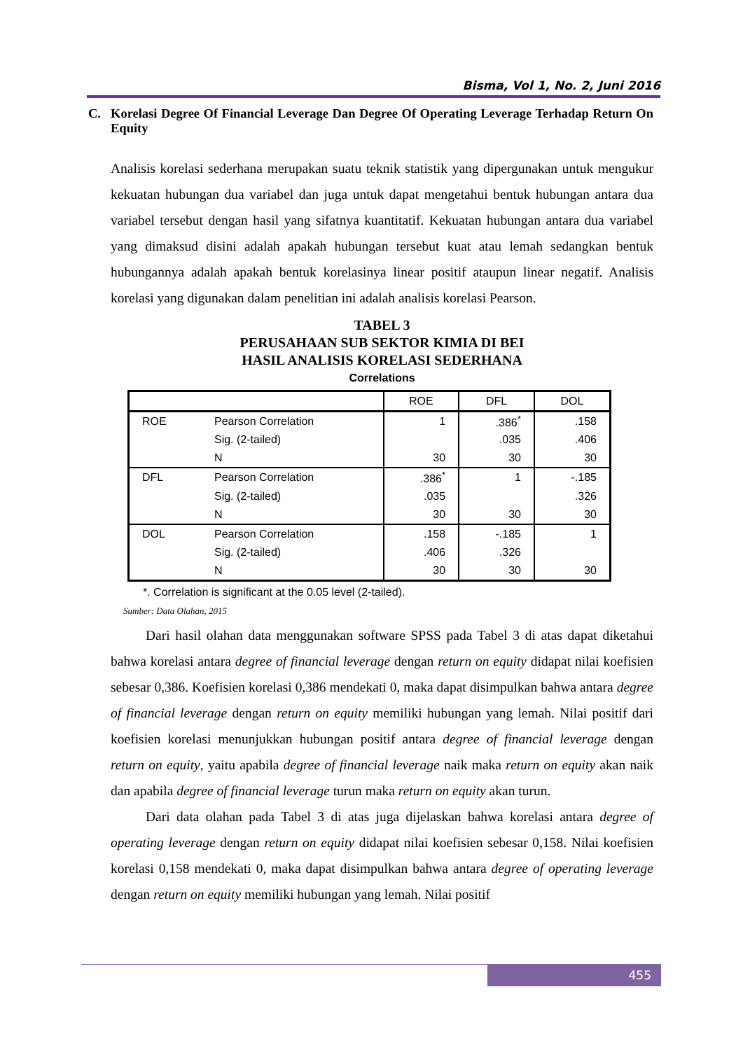Bisma, Vol 1, No. 2, Juni 2016
C. Korelasi Degree Of Financial Leverage Dan Degree Of Operating Leverage Terhadap Return On Equity
Analisis korelasi sederhana merupakan suatu teknik statistik yang dipergunakan untuk mengukur kekuatan hubungan dua variabel dan juga untuk dapat mengetahui bentuk hubungan antara dua variabel tersebut dengan hasil yang sifatnya kuantitatif. Kekuatan hubungan antara dua variabel yang dimaksud disini adalah apakah hubungan tersebut kuat atau lemah sedangkan bentuk hubungannya adalah apakah bentuk korelasinya linear positif ataupun linear negatif. Analisis korelasi yang digunakan dalam penelitian ini adalah analisis korelasi Pearson.
TABEL 3
PERUSAHAAN SUB SEKTOR KIMIA DI BEI
HASIL ANALISIS KORELASI SEDERHANA
Correlations
| | | ROE | DFL | DOL |
| --- | --- | --- | --- | --- |
| ROE | Pearson Correlation | 1 | .386<sup>*</sup> | .158 |
| | Sig. (2-tailed) | | .035 | .406 |
| | N | 30 | 30 | 30 |
| DFL | Pearson Correlation | .386<sup>*</sup> | 1 | -.185 |
| | Sig. (2-tailed) | .035 | | .326 |
| | N | 30 | 30 | 30 |
| DOL | Pearson Correlation | .158 | -.185 | 1 |
| | Sig. (2-tailed) | .406 | .326 | |
| | N | 30 | 30 | 30 |
*. Correlation is significant at the 0.05 level (2-tailed).
Sumber: Data Olahan, 2015
Dari hasil olahan data menggunakan software SPSS pada Tabel 3 di atas dapat diketahui bahwa korelasi antara degree of financial leverage dengan return on equity didapat nilai koefisien sebesar 0,386. Koefisien korelasi 0,386 mendekati 0, maka dapat disimpulkan bahwa antara degree of financial leverage dengan return on equity memiliki hubungan yang lemah. Nilai positif dari koefisien korelasi menunjukkan hubungan positif antara degree of financial leverage dengan return on equity, yaitu apabila degree of financial leverage naik maka return on equity akan naik dan apabila degree of financial leverage turun maka return on equity akan turun.
Dari data olahan pada Tabel 3 di atas juga dijelaskan bahwa korelasi antara degree of operating leverage dengan return on equity didapat nilai koefisien sebesar 0,158. Nilai koefisien korelasi 0,158 mendekati 0, maka dapat disimpulkan bahwa antara degree of operating leverage dengan return on equity memiliki hubungan yang lemah. Nilai positif
455